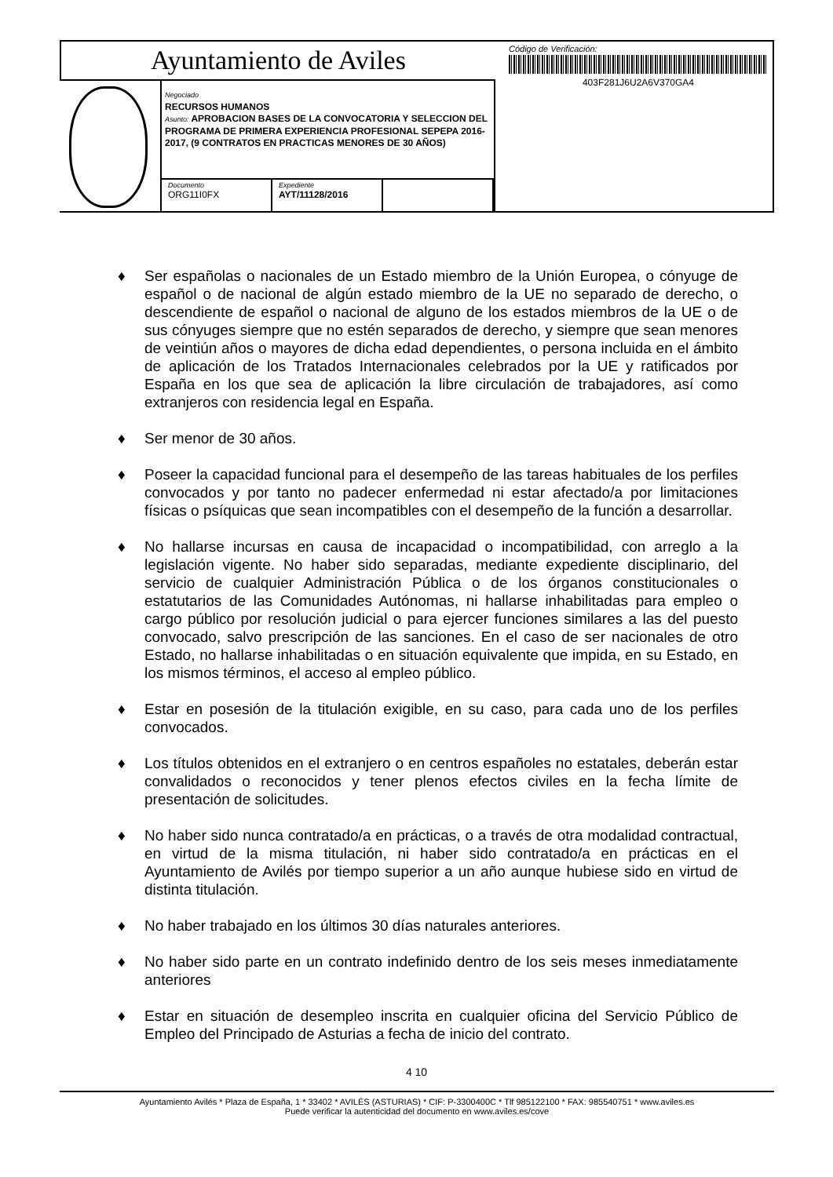Ayuntamiento de Aviles
Negociado
RECURSOS HUMANOS
Asunto: APROBACION BASES DE LA CONVOCATORIA Y SELECCION DEL PROGRAMA DE PRIMERA EXPERIENCIA PROFESIONAL SEPEPA 2016-2017, (9 CONTRATOS EN PRACTICAS MENORES DE 30 AÑOS)
Documento
ORG11I0FX
Expediente
AYT/11128/2016
Código de Verificación:
403F281J6U2A6V370GA4
♦ Ser españolas o nacionales de un Estado miembro de la Unión Europea, o cónyuge de español o de nacional de algún estado miembro de la UE no separado de derecho, o descendiente de español o nacional de alguno de los estados miembros de la UE o de sus cónyuges siempre que no estén separados de derecho, y siempre que sean menores de veintiún años o mayores de dicha edad dependientes, o persona incluida en el ámbito de aplicación de los Tratados Internacionales celebrados por la UE y ratificados por España en los que sea de aplicación la libre circulación de trabajadores, así como extranjeros con residencia legal en España.
♦ Ser menor de 30 años.
♦ Poseer la capacidad funcional para el desempeño de las tareas habituales de los perfiles convocados y por tanto no padecer enfermedad ni estar afectado/a por limitaciones físicas o psíquicas que sean incompatibles con el desempeño de la función a desarrollar.
♦ No hallarse incursas en causa de incapacidad o incompatibilidad, con arreglo a la legislación vigente. No haber sido separadas, mediante expediente disciplinario, del servicio de cualquier Administración Pública o de los órganos constitucionales o estatutarios de las Comunidades Autónomas, ni hallarse inhabilitadas para empleo o cargo público por resolución judicial o para ejercer funciones similares a las del puesto convocado, salvo prescripción de las sanciones. En el caso de ser nacionales de otro Estado, no hallarse inhabilitadas o en situación equivalente que impida, en su Estado, en los mismos términos, el acceso al empleo público.
♦ Estar en posesión de la titulación exigible, en su caso, para cada uno de los perfiles convocados.
♦ Los títulos obtenidos en el extranjero o en centros españoles no estatales, deberán estar convalidados o reconocidos y tener plenos efectos civiles en la fecha límite de presentación de solicitudes.
♦ No haber sido nunca contratado/a en prácticas, o a través de otra modalidad contractual, en virtud de la misma titulación, ni haber sido contratado/a en prácticas en el Ayuntamiento de Avilés por tiempo superior a un año aunque hubiese sido en virtud de distinta titulación.
♦ No haber trabajado en los últimos 30 días naturales anteriores.
♦ No haber sido parte en un contrato indefinido dentro de los seis meses inmediatamente anteriores
♦ Estar en situación de desempleo inscrita en cualquier oficina del Servicio Público de Empleo del Principado de Asturias a fecha de inicio del contrato.
4 10
Ayuntamiento Avilés * Plaza de España, 1 * 33402 * AVILÉS (ASTURIAS) * CIF: P-3300400C * Tlf 985122100 * FAX: 985540751 * www.aviles.es
Puede verificar la autenticidad del documento en www.aviles.es/cove